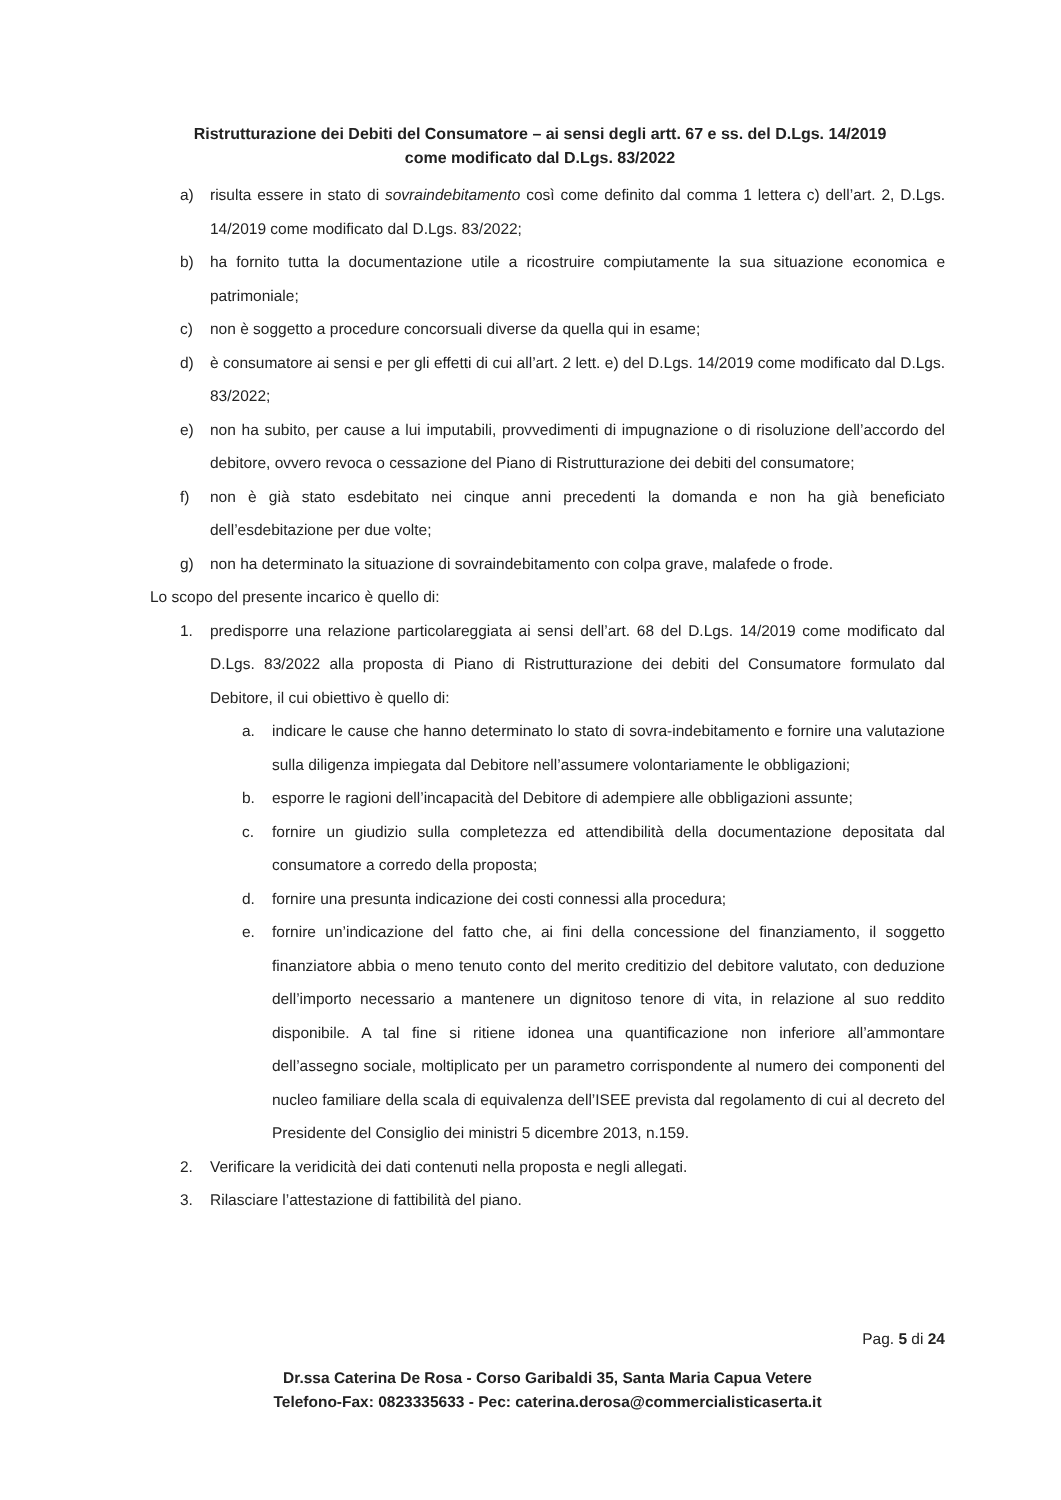Ristrutturazione dei Debiti del Consumatore – ai sensi degli artt. 67 e ss. del D.Lgs. 14/2019
come modificato dal D.Lgs. 83/2022
a) risulta essere in stato di sovraindebitamento così come definito dal comma 1 lettera c) dell’art. 2, D.Lgs. 14/2019 come modificato dal D.Lgs. 83/2022;
b) ha fornito tutta la documentazione utile a ricostruire compiutamente la sua situazione economica e patrimoniale;
c) non è soggetto a procedure concorsuali diverse da quella qui in esame;
d) è consumatore ai sensi e per gli effetti di cui all’art. 2 lett. e) del D.Lgs. 14/2019 come modificato dal D.Lgs. 83/2022;
e) non ha subito, per cause a lui imputabili, provvedimenti di impugnazione o di risoluzione dell’accordo del debitore, ovvero revoca o cessazione del Piano di Ristrutturazione dei debiti del consumatore;
f) non è già stato esdebitato nei cinque anni precedenti la domanda e non ha già beneficiato dell’esdebitazione per due volte;
g) non ha determinato la situazione di sovraindebitamento con colpa grave, malafede o frode.
Lo scopo del presente incarico è quello di:
1. predisporre una relazione particolareggiata ai sensi dell’art. 68 del D.Lgs. 14/2019 come modificato dal D.Lgs. 83/2022 alla proposta di Piano di Ristrutturazione dei debiti del Consumatore formulato dal Debitore, il cui obiettivo è quello di:
a. indicare le cause che hanno determinato lo stato di sovra-indebitamento e fornire una valutazione sulla diligenza impiegata dal Debitore nell’assumere volontariamente le obbligazioni;
b. esporre le ragioni dell’incapacità del Debitore di adempiere alle obbligazioni assunte;
c. fornire un giudizio sulla completezza ed attendibilità della documentazione depositata dal consumatore a corredo della proposta;
d. fornire una presunta indicazione dei costi connessi alla procedura;
e. fornire un’indicazione del fatto che, ai fini della concessione del finanziamento, il soggetto finanziatore abbia o meno tenuto conto del merito creditizio del debitore valutato, con deduzione dell’importo necessario a mantenere un dignitoso tenore di vita, in relazione al suo reddito disponibile. A tal fine si ritiene idonea una quantificazione non inferiore all’ammontare dell’assegno sociale, moltiplicato per un parametro corrispondente al numero dei componenti del nucleo familiare della scala di equivalenza dell’ISEE prevista dal regolamento di cui al decreto del Presidente del Consiglio dei ministri 5 dicembre 2013, n.159.
2. Verificare la veridicità dei dati contenuti nella proposta e negli allegati.
3. Rilasciare l’attestazione di fattibilità del piano.
Pag. 5 di 24
Dr.ssa Caterina De Rosa - Corso Garibaldi 35, Santa Maria Capua Vetere
Telefono-Fax: 0823335633 - Pec: caterina.derosa@commercialisticaserta.it